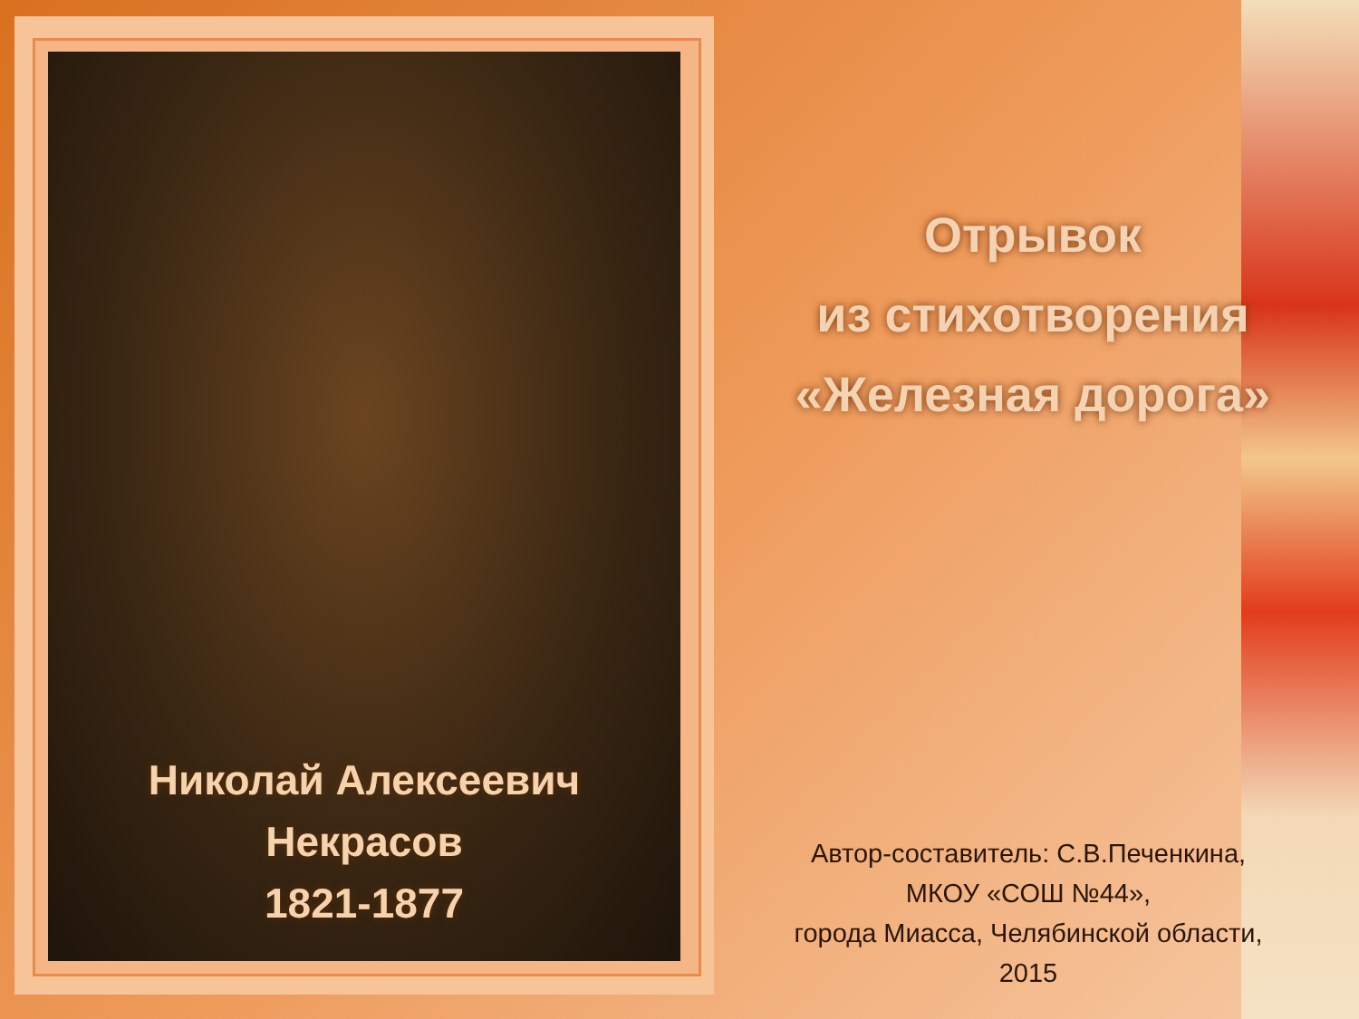Николай Алексеевич
Некрасов
1821-1877
Отрывок
из стихотворения
«Железная дорога»
Автор-составитель: С.В.Печенкина,
МКОУ «СОШ №44»,
города Миасса, Челябинской области,
2015